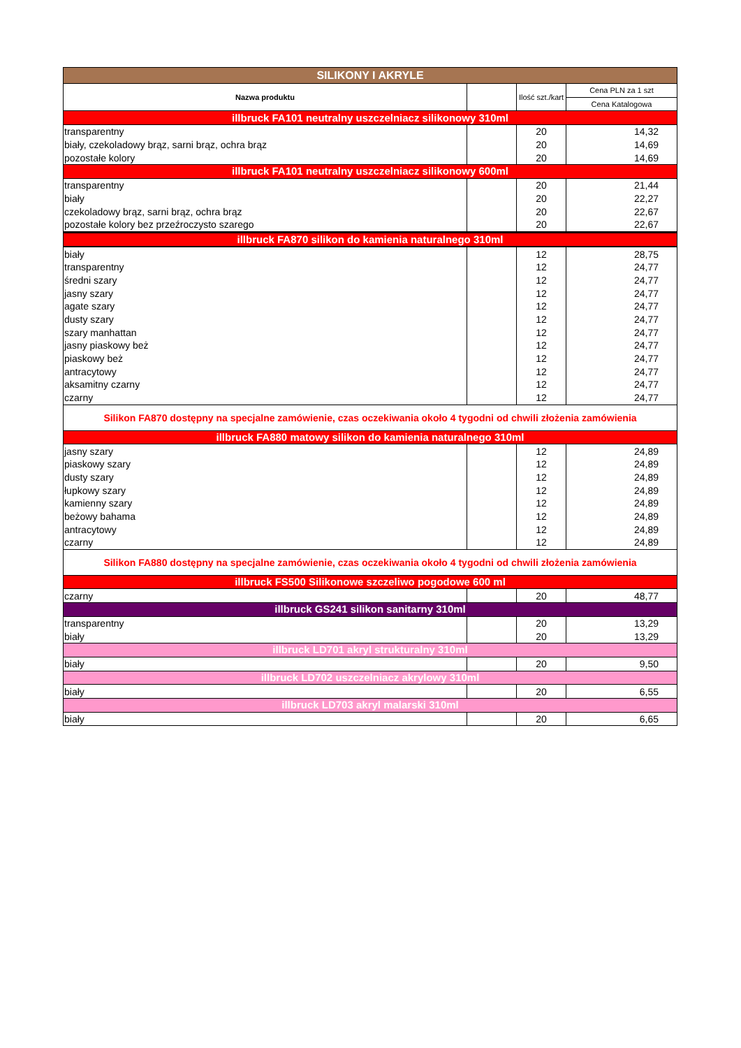| SILIKONY I AKRYLE | | | |
| Nazwa produktu | | Ilość szt./kart | Cena PLN za 1 szt |
| | | | Cena Katalogowa |
| illbruck FA101 neutralny uszczelniacz silikonowy 310ml | | | |
| transparentny | | 20 | 14,32 |
| biały, czekoladowy brąz, sarni brąz, ochra brąz | | 20 | 14,69 |
| pozostałe kolory | | 20 | 14,69 |
| illbruck FA101 neutralny uszczelniacz silikonowy 600ml | | | |
| transparentny | | 20 | 21,44 |
| biały | | 20 | 22,27 |
| czekoladowy brąz, sarni brąz, ochra brąz | | 20 | 22,67 |
| pozostałe kolory bez przeźroczysto szarego | | 20 | 22,67 |
| illbruck FA870 silikon do kamienia naturalnego 310ml | | | |
| biały | | 12 | 28,75 |
| transparentny | | 12 | 24,77 |
| średni szary | | 12 | 24,77 |
| jasny szary | | 12 | 24,77 |
| agate szary | | 12 | 24,77 |
| dusty szary | | 12 | 24,77 |
| szary manhattan | | 12 | 24,77 |
| jasny piaskowy beż | | 12 | 24,77 |
| piaskowy beż | | 12 | 24,77 |
| antracytowy | | 12 | 24,77 |
| aksamitny czarny | | 12 | 24,77 |
| czarny | | 12 | 24,77 |
| Silikon FA870 dostępny na specjalne zamówienie, czas oczekiwania około 4 tygodni od chwili złożenia zamówienia | | | |
| illbruck FA880 matowy silikon do kamienia naturalnego 310ml | | | |
| jasny szary | | 12 | 24,89 |
| piaskowy szary | | 12 | 24,89 |
| dusty szary | | 12 | 24,89 |
| łupkowy szary | | 12 | 24,89 |
| kamienny szary | | 12 | 24,89 |
| beżowy bahama | | 12 | 24,89 |
| antracytowy | | 12 | 24,89 |
| czarny | | 12 | 24,89 |
| Silikon FA880 dostępny na specjalne zamówienie, czas oczekiwania około 4 tygodni od chwili złożenia zamówienia | | | |
| illbruck FS500 Silikonowe szczeliwo pogodowe 600 ml | | | |
| czarny | | 20 | 48,77 |
| illbruck GS241 silikon sanitarny 310ml | | | |
| transparentny | | 20 | 13,29 |
| biały | | 20 | 13,29 |
| illbruck LD701 akryl strukturalny 310ml | | | |
| biały | | 20 | 9,50 |
| illbruck LD702 uszczelniacz akrylowy 310ml | | | |
| biały | | 20 | 6,55 |
| illbruck LD703 akryl malarski 310ml | | | |
| biały | | 20 | 6,65 |